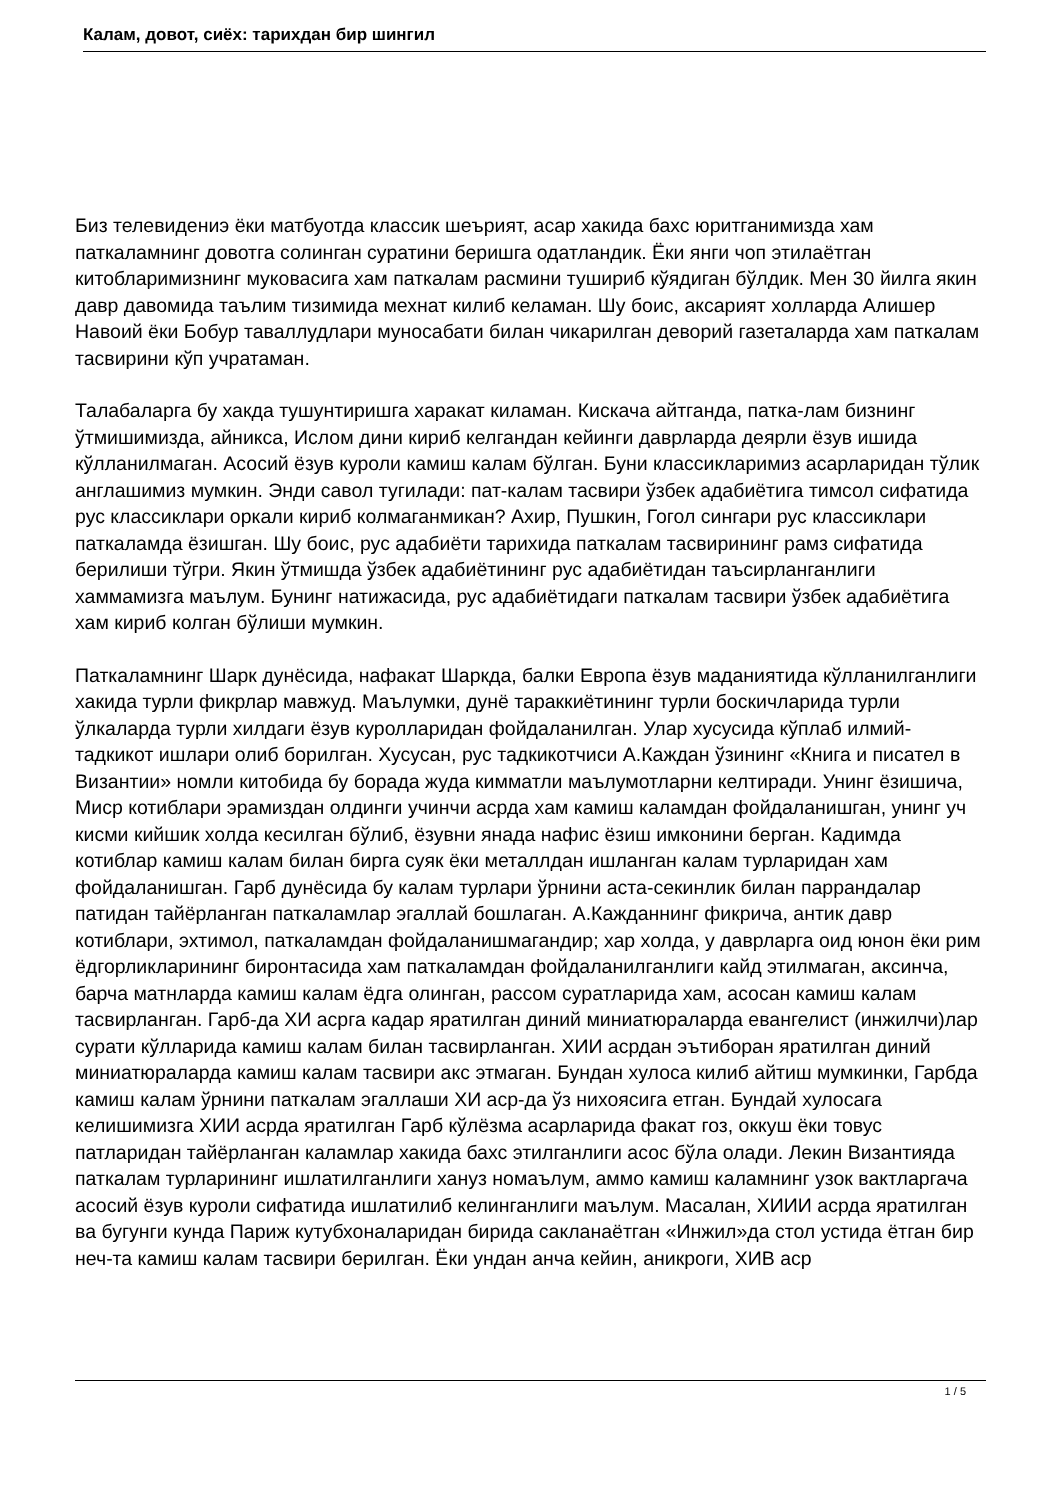Калам, довот, сиёх: тарихдан бир шингил
Биз телевидениэ ёки матбуотда классик шеърият, асар хакида бахс юритганимизда хам паткаламнинг довотга солинган суратини беришга одатландик. Ёки янги чоп этилаётган китобларимизнинг муковасига хам паткалам расмини тушириб кўядиган бўлдик. Мен 30 йилга якин давр давомида таълим тизимида мехнат килиб келаман. Шу боис, аксарият холларда Алишер Навоий ёки Бобур таваллудлари муносабати билан чикарилган деворий газеталарда хам паткалам тасвирини кўп учратаман.
Талабаларга бу хакда тушунтиришга харакат киламан. Кискача айтганда, патка-лам бизнинг ўтмишимизда, айникса, Ислом дини кириб келгандан кейинги даврларда деярли ёзув ишида кўлланилмаган. Асосий ёзув куроли камиш калам бўлган. Буни классикларимиз асарларидан тўлик англашимиз мумкин. Энди савол тугилади: пат-калам тасвири ўзбек адабиётига тимсол сифатида рус классиклари оркали кириб колмаганмикан? Ахир, Пушкин, Гогол сингари рус классиклари паткаламда ёзишган. Шу боис, рус адабиёти тарихида паткалам тасвирининг рамз сифатида берилиши тўгри. Якин ўтмишда ўзбек адабиётининг рус адабиётидан таъсирланганлиги хаммамизга маълум. Бунинг натижасида, рус адабиётидаги паткалам тасвири ўзбек адабиётига хам кириб колган бўлиши мумкин.
Паткаламнинг Шарк дунёсида, нафакат Шаркда, балки Европа ёзув маданиятида кўлланилганлиги хакида турли фикрлар мавжуд. Маълумки, дунё тараккиётининг турли боскичларида турли ўлкаларда турли хилдаги ёзув куролларидан фойдаланилган. Улар хусусида кўплаб илмий-тадкикот ишлари олиб борилган. Хусусан, рус тадкикотчиси А.Каждан ўзининг «Книга и писател в Византии» номли китобида бу борада жуда кимматли маълумотларни келтиради. Унинг ёзишича, Миср котиблари эрамиздан олдинги учинчи асрда хам камиш каламдан фойдаланишган, унинг уч кисми кийшик холда кесилган бўлиб, ёзувни янада нафис ёзиш имконини берган. Кадимда котиблар камиш калам билан бирга суяк ёки металлдан ишланган калам турларидан хам фойдаланишган. Гарб дунёсида бу калам турлари ўрнини аста-секинлик билан паррандалар патидан тайёрланган паткаламлар эгаллай бошлаган. А.Кажданнинг фикрича, антик давр котиблари, эхтимол, паткаламдан фойдаланишмагандир; хар холда, у даврларга оид юнон ёки рим ёдгорликларининг биронтасида хам паткаламдан фойдаланилганлиги кайд этилмаган, аксинча, барча матнларда камиш калам ёдга олинган, рассом суратларида хам, асосан камиш калам тасвирланган. Гарб-да ХИ асрга кадар яратилган диний миниатюраларда евангелист (инжилчи)лар сурати кўлларида камиш калам билан тасвирланган. ХИИ асрдан эътиборан яратилган диний миниатюраларда камиш калам тасвири акс этмаган. Бундан хулоса килиб айтиш мумкинки, Гарбда камиш калам ўрнини паткалам эгаллаши ХИ аср-да ўз нихоясига етган. Бундай хулосага келишимизга ХИИ асрда яратилган Гарб кўлёзма асарларида факат гоз, оккуш ёки товус патларидан тайёрланган каламлар хакида бахс этилганлиги асос бўла олади. Лекин Византияда паткалам турларининг ишлатилганлиги хануз номаълум, аммо камиш каламнинг узок вактларгача асосий ёзув куроли сифатида ишлатилиб келинганлиги маълум. Масалан, ХИИИ асрда яратилган ва бугунги кунда Париж кутубхоналаридан бирида сакланаётган «Инжил»да стол устида ётган бир неч-та камиш калам тасвири берилган. Ёки ундан анча кейин, аникроги, ХИВ аср
1 / 5